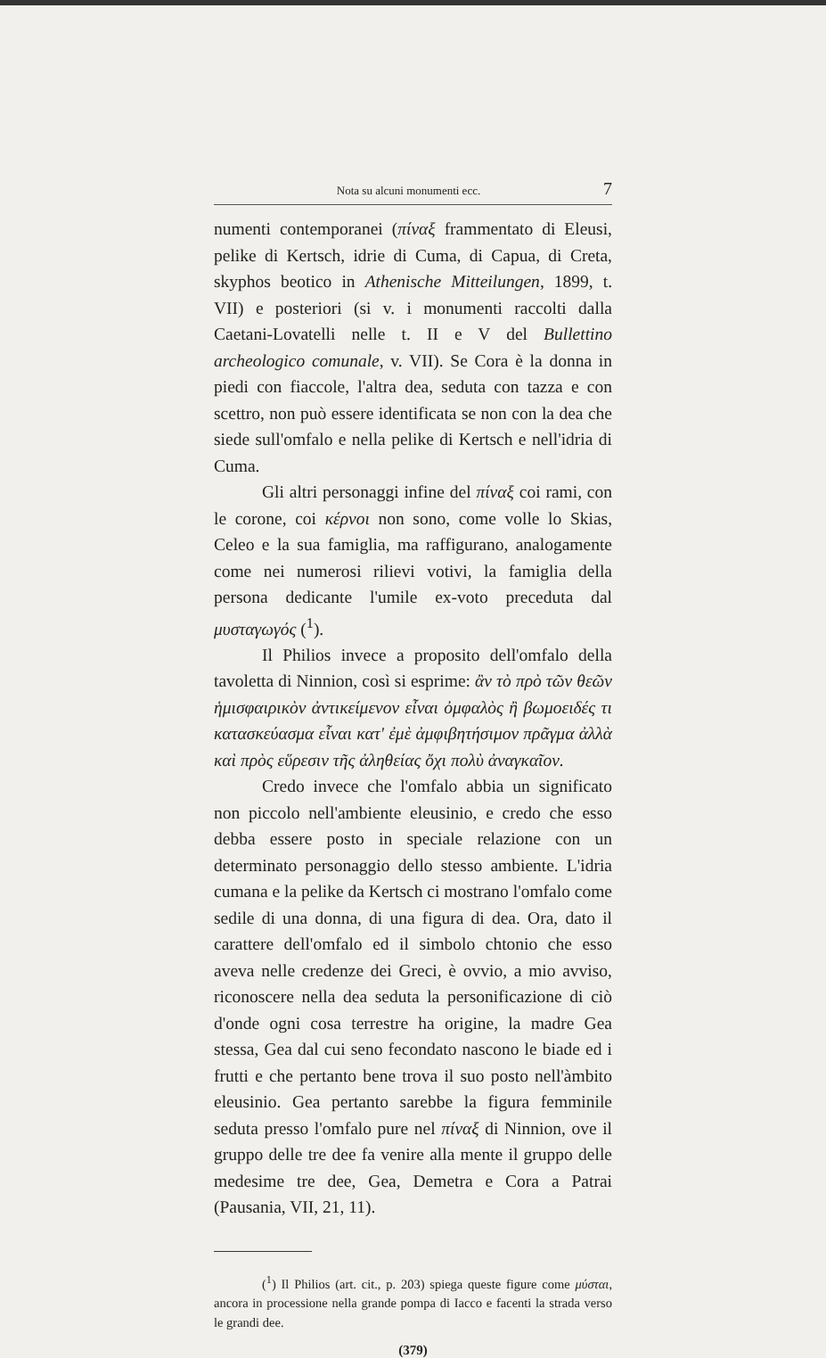Nota su alcuni monumenti ecc. 7
numenti contemporanei (πίναξ frammentato di Eleusi, pelike di Kertsch, idrie di Cuma, di Capua, di Creta, skyphos beotico in Athenische Mitteilungen, 1899, t. VII) e posteriori (si v. i monumenti raccolti dalla Caetani-Lovatelli nelle t. II e V del Bullettino archeologico comunale, v. VII). Se Cora è la donna in piedi con fiaccole, l'altra dea, seduta con tazza e con scettro, non può essere identificata se non con la dea che siede sull'omfalo e nella pelike di Kertsch e nell'idria di Cuma.
Gli altri personaggi infine del πίναξ coi rami, con le corone, coi κέρνοι non sono, come volle lo Skias, Celeo e la sua famiglia, ma raffigurano, analogamente come nei numerosi rilievi votivi, la famiglia della persona dedicante l'umile ex-voto preceduta dal μυσταγωγός (<sup>1</sup>).
Il Philios invece a proposito dell'omfalo della tavoletta di Ninnion, così si esprime: ἂν τὸ πρὸ τῶν θεῶν ἡμισφαιρικὸν ἀντικείμενον εἶναι ὀμφαλὸς ἢ βωμοειδές τι κατασκεύασμα εἶναι κατ' ἐμὲ ἀμφιβητήσιμον πρᾶγμα ἀλλὰ καὶ πρὸς εὕρεσιν τῆς ἀληθείας ὄχι πολὺ ἀναγκαῖον.
Credo invece che l'omfalo abbia un significato non piccolo nell'ambiente eleusinio, e credo che esso debba essere posto in speciale relazione con un determinato personaggio dello stesso ambiente. L'idria cumana e la pelike da Kertsch ci mostrano l'omfalo come sedile di una donna, di una figura di dea. Ora, dato il carattere dell'omfalo ed il simbolo chtonio che esso aveva nelle credenze dei Greci, è ovvio, a mio avviso, riconoscere nella dea seduta la personificazione di ciò d'onde ogni cosa terrestre ha origine, la madre Gea stessa, Gea dal cui seno fecondato nascono le biade ed i frutti e che pertanto bene trova il suo posto nell'àmbito eleusinio. Gea pertanto sarebbe la figura femminile seduta presso l'omfalo pure nel πίναξ di Ninnion, ove il gruppo delle tre dee fa venire alla mente il gruppo delle medesime tre dee, Gea, Demetra e Cora a Patrai (Pausania, VII, 21, 11).
(<sup>1</sup>) Il Philios (art. cit., p. 203) spiega queste figure come μύσται, ancora in processione nella grande pompa di Iacco e facenti la strada verso le grandi dee.
(379)